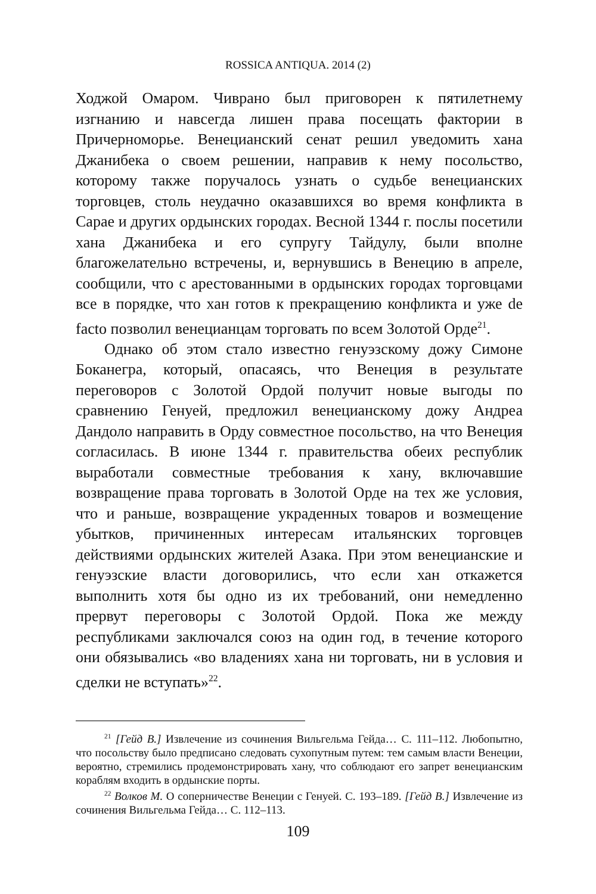ROSSICA ANTIQUA. 2014 (2)
Ходжой Омаром. Чиврано был приговорен к пятилетнему изгнанию и навсегда лишен права посещать фактории в Причерноморье. Венецианский сенат решил уведомить хана Джанибека о своем решении, направив к нему посольство, которому также поручалось узнать о судьбе венецианских торговцев, столь неудачно оказавшихся во время конфликта в Сарае и других ордынских городах. Весной 1344 г. послы посетили хана Джанибека и его супругу Тайдулу, были вполне благожелательно встречены, и, вернувшись в Венецию в апреле, сообщили, что с арестованными в ордынских городах торговцами все в порядке, что хан готов к прекращению конфликта и уже de facto позволил венецианцам торговать по всем Золотой Орде<sup>21</sup>.
Однако об этом стало известно генуэзскому дожу Симоне Боканегра, который, опасаясь, что Венеция в результате переговоров с Золотой Ордой получит новые выгоды по сравнению Генуей, предложил венецианскому дожу Андреа Дандоло направить в Орду совместное посольство, на что Венеция согласилась. В июне 1344 г. правительства обеих республик выработали совместные требования к хану, включавшие возвращение права торговать в Золотой Орде на тех же условия, что и раньше, возвращение украденных товаров и возмещение убытков, причиненных интересам итальянских торговцев действиями ордынских жителей Азака. При этом венецианские и генуэзские власти договорились, что если хан откажется выполнить хотя бы одно из их требований, они немедленно прервут переговоры с Золотой Ордой. Пока же между республиками заключался союз на один год, в течение которого они обязывались «во владениях хана ни торговать, ни в условия и сделки не вступать»<sup>22</sup>.
<sup>21</sup> [Гейд В.] Извлечение из сочинения Вильгельма Гейда… С. 111–112. Любопытно, что посольству было предписано следовать сухопутным путем: тем самым власти Венеции, вероятно, стремились продемонстрировать хану, что соблюдают его запрет венецианским кораблям входить в ордынские порты.
<sup>22</sup> Волков М. О соперничестве Венеции с Генуей. С. 193–189. [Гейд В.] Извлечение из сочинения Вильгельма Гейда… С. 112–113.
109